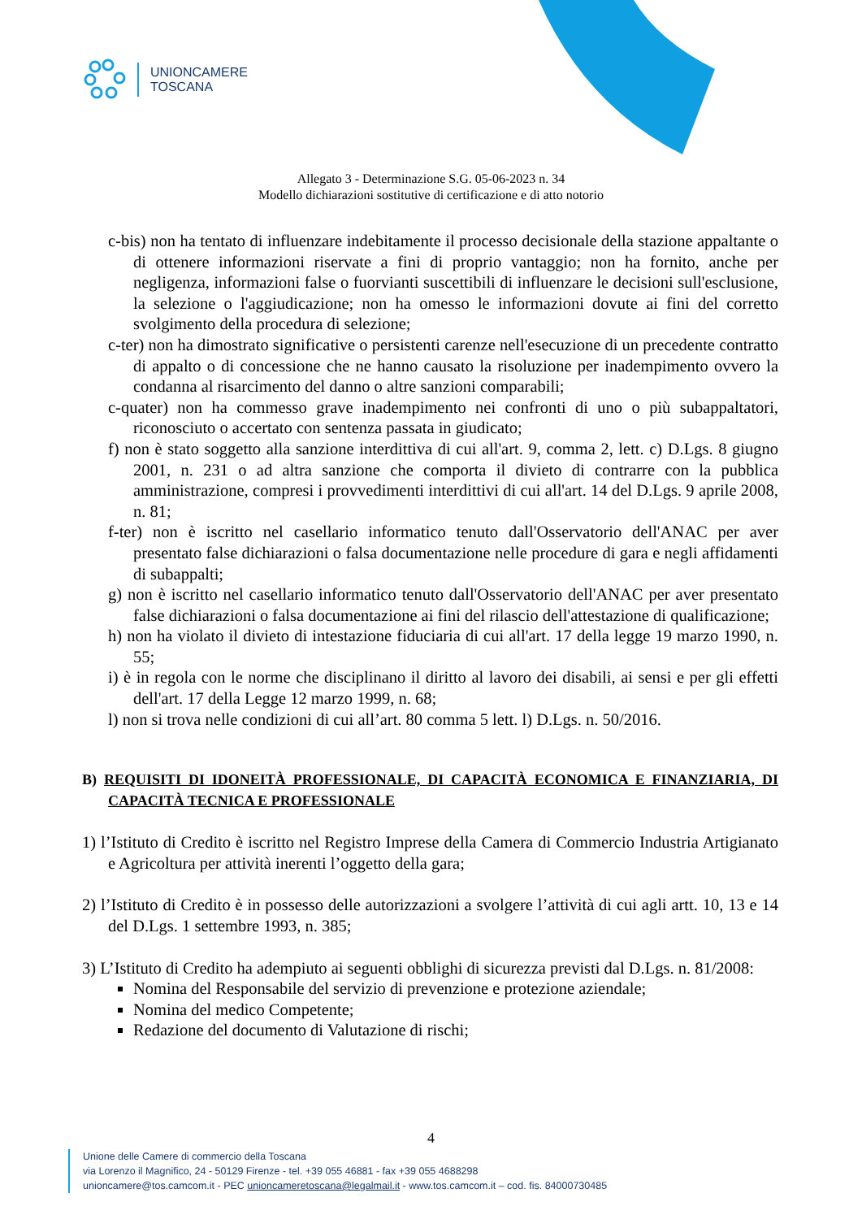UNIONCAMERE
TOSCANA
Allegato 3 - Determinazione S.G. 05-06-2023 n. 34
Modello dichiarazioni sostitutive di certificazione e di atto notorio
c-bis) non ha tentato di influenzare indebitamente il processo decisionale della stazione appaltante o di ottenere informazioni riservate a fini di proprio vantaggio; non ha fornito, anche per negligenza, informazioni false o fuorvianti suscettibili di influenzare le decisioni sull'esclusione, la selezione o l'aggiudicazione; non ha omesso le informazioni dovute ai fini del corretto svolgimento della procedura di selezione;
c-ter) non ha dimostrato significative o persistenti carenze nell'esecuzione di un precedente contratto di appalto o di concessione che ne hanno causato la risoluzione per inadempimento ovvero la condanna al risarcimento del danno o altre sanzioni comparabili;
c-quater) non ha commesso grave inadempimento nei confronti di uno o più subappaltatori, riconosciuto o accertato con sentenza passata in giudicato;
f) non è stato soggetto alla sanzione interdittiva di cui all'art. 9, comma 2, lett. c) D.Lgs. 8 giugno 2001, n. 231 o ad altra sanzione che comporta il divieto di contrarre con la pubblica amministrazione, compresi i provvedimenti interdittivi di cui all'art. 14 del D.Lgs. 9 aprile 2008, n. 81;
f-ter) non è iscritto nel casellario informatico tenuto dall'Osservatorio dell'ANAC per aver presentato false dichiarazioni o falsa documentazione nelle procedure di gara e negli affidamenti di subappalti;
g) non è iscritto nel casellario informatico tenuto dall'Osservatorio dell'ANAC per aver presentato false dichiarazioni o falsa documentazione ai fini del rilascio dell'attestazione di qualificazione;
h) non ha violato il divieto di intestazione fiduciaria di cui all'art. 17 della legge 19 marzo 1990, n. 55;
i) è in regola con le norme che disciplinano il diritto al lavoro dei disabili, ai sensi e per gli effetti dell'art. 17 della Legge 12 marzo 1999, n. 68;
l) non si trova nelle condizioni di cui all’art. 80 comma 5 lett. l) D.Lgs. n. 50/2016.
B) REQUISITI DI IDONEITÀ PROFESSIONALE, DI CAPACITÀ ECONOMICA E FINANZIARIA, DI CAPACITÀ TECNICA E PROFESSIONALE
1) l’Istituto di Credito è iscritto nel Registro Imprese della Camera di Commercio Industria Artigianato e Agricoltura per attività inerenti l’oggetto della gara;
2) l’Istituto di Credito è in possesso delle autorizzazioni a svolgere l’attività di cui agli artt. 10, 13 e 14 del D.Lgs. 1 settembre 1993, n. 385;
3) L’Istituto di Credito ha adempiuto ai seguenti obblighi di sicurezza previsti dal D.Lgs. n. 81/2008:
Nomina del Responsabile del servizio di prevenzione e protezione aziendale;
Nomina del medico Competente;
Redazione del documento di Valutazione di rischi;
4
Unione delle Camere di commercio della Toscana
via Lorenzo il Magnifico, 24 - 50129 Firenze - tel. +39 055 46881 - fax +39 055 4688298
unioncamere@tos.camcom.it - PEC unioncameretoscana@legalmail.it - www.tos.camcom.it – cod. fis. 84000730485